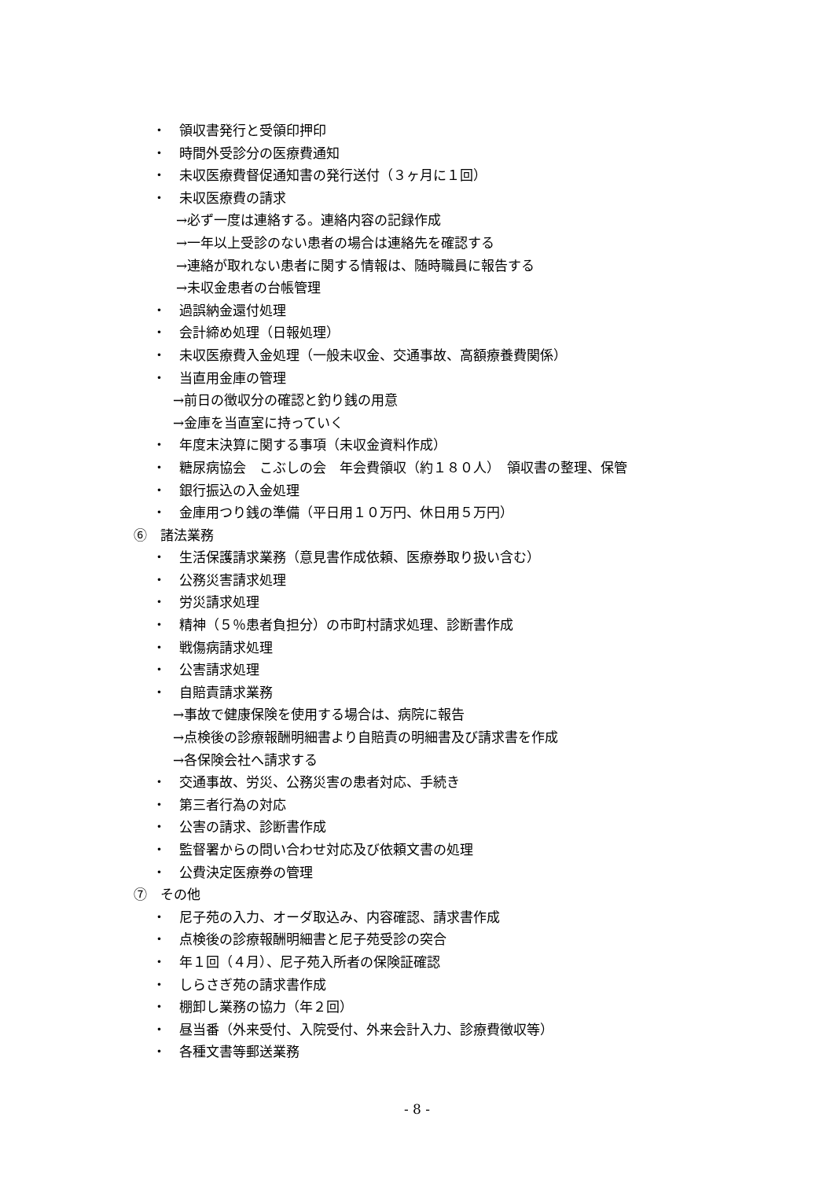・　領収書発行と受領印押印
・　時間外受診分の医療費通知
・　未収医療費督促通知書の発行送付（３ヶ月に１回）
・　未収医療費の請求
→必ず一度は連絡する。連絡内容の記録作成
→一年以上受診のない患者の場合は連絡先を確認する
→連絡が取れない患者に関する情報は、随時職員に報告する
→未収金患者の台帳管理
・　過誤納金還付処理
・　会計締め処理（日報処理）
・　未収医療費入金処理（一般未収金、交通事故、高額療養費関係）
・　当直用金庫の管理
→前日の徴収分の確認と釣り銭の用意
→金庫を当直室に持っていく
・　年度末決算に関する事項（未収金資料作成）
・　糖尿病協会　こぶしの会　年会費領収（約１８０人）　領収書の整理、保管
・　銀行振込の入金処理
・　金庫用つり銭の準備（平日用１０万円、休日用５万円）
⑥　諸法業務
・　生活保護請求業務（意見書作成依頼、医療券取り扱い含む）
・　公務災害請求処理
・　労災請求処理
・　精神（５％患者負担分）の市町村請求処理、診断書作成
・　戦傷病請求処理
・　公害請求処理
・　自賠責請求業務
→事故で健康保険を使用する場合は、病院に報告
→点検後の診療報酬明細書より自賠責の明細書及び請求書を作成
→各保険会社へ請求する
・　交通事故、労災、公務災害の患者対応、手続き
・　第三者行為の対応
・　公害の請求、診断書作成
・　監督署からの問い合わせ対応及び依頼文書の処理
・　公費決定医療券の管理
⑦　その他
・　尼子苑の入力、オーダ取込み、内容確認、請求書作成
・　点検後の診療報酬明細書と尼子苑受診の突合
・　年１回（４月）、尼子苑入所者の保険証確認
・　しらさぎ苑の請求書作成
・　棚卸し業務の協力（年２回）
・　昼当番（外来受付、入院受付、外来会計入力、診療費徴収等）
・　各種文書等郵送業務
- 8 -